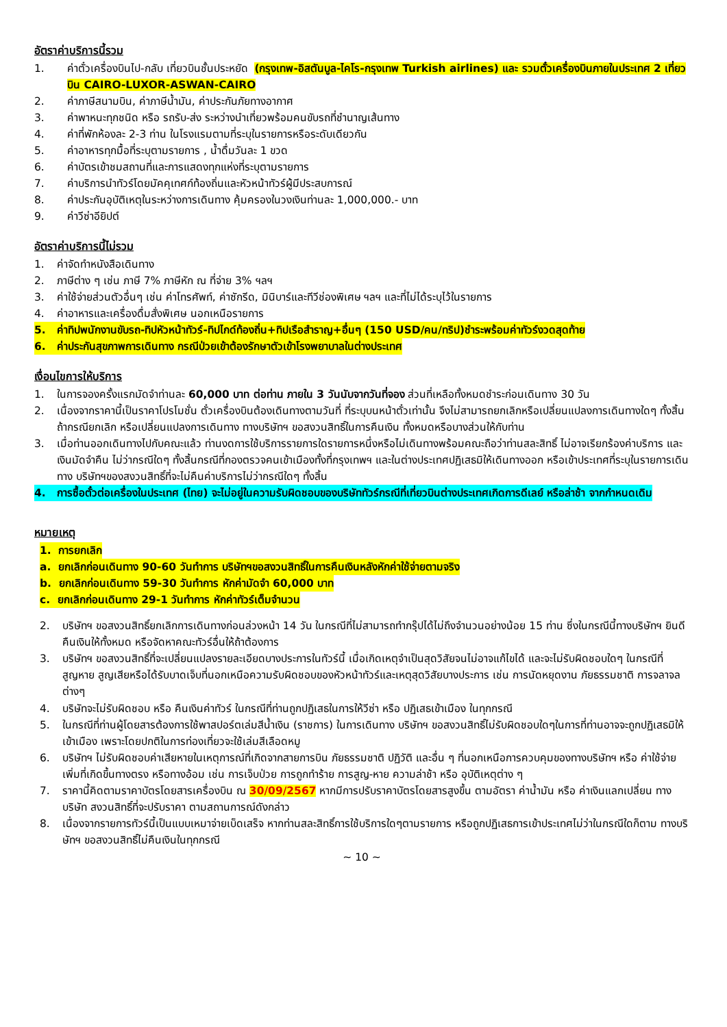อัตราค่าบริการนี้รวม
1. ค่าตั๋วเครื่องบินไป-กลับ เที่ยวบินชั้นประหยัด (กรุงเทพ-อิสตันบูล-ไคโร-กรุงเทพ Turkish airlines) และ รวมตั๋วเครื่องบินภายในประเทศ 2 เที่ยวบิน CAIRO-LUXOR-ASWAN-CAIRO
2. ค่าภาษีสนามบิน, ค่าภาษีน้ำมัน, ค่าประกันภัยทางอากาศ
3. ค่าพาหนะทุกชนิด หรือ รถรับ-ส่ง ระหว่างนำเที่ยวพร้อมคนขับรถที่ชำนาญเส้นทาง
4. ค่าที่พักห้องละ 2-3 ท่าน ในโรงแรมตามที่ระบุในรายการหรือระดับเดียวกัน
5. ค่าอาหารทุกมื้อที่ระบุตามรายการ , น้ำดื่มวันละ 1 ขวด
6. ค่าบัตรเข้าชมสถานที่และการแสดงทุกแห่งที่ระบุตามรายการ
7. ค่าบริการนำทัวร์โดยมัคคุเทศก์ท้องถิ่นและหัวหน้าทัวร์ผู้มีประสบการณ์
8. ค่าประกันอุบัติเหตุในระหว่างการเดินทาง คุ้มครองในวงเงินท่านละ 1,000,000.- บาท
9. ค่าวีซ่าอียิปต์
อัตราค่าบริการนี้ไม่รวม
1. ค่าจัดทำหนังสือเดินทาง
2. ภาษีต่าง ๆ เช่น ภาษี 7% ภาษีหัก ณ ที่จ่าย 3% ฯลฯ
3. ค่าใช้จ่ายส่วนตัวอื่นๆ เช่น ค่าโทรศัพท์, ค่าซักรีด, มินิบาร์และทีวีช่องพิเศษ ฯลฯ และที่ไม่ได้ระบุไว้ในรายการ
4. ค่าอาหารและเครื่องดื่มสั่งพิเศษ นอกเหนือรายการ
5. ค่าทิปพนักงานขับรถ-ทิปหัวหน้าทัวร์-ทิปไกด์ท้องถิ่น+ทิปเรือสำราญ+อื่นๆ (150 USD/คน/ทริป)ชำระพร้อมค่าทัวร์งวดสุดท้าย
6. ค่าประกันสุขภาพการเดินทาง กรณีป่วยเข้าต้องรักษาตัวเข้าโรงพยาบาลในต่างประเทศ
เงื่อนไขการให้บริการ
1. ในการจองครั้งแรกมัดจำท่านละ 60,000 บาท ต่อท่าน ภายใน 3 วันนับจากวันที่จอง ส่วนที่เหลือทั้งหมดชำระก่อนเดินทาง 30 วัน
2. เนื่องจากราคานี้เป็นราคาโปรโมชั่น ตั๋วเครื่องบินต้องเดินทางตามวันที่ ที่ระบุบนหน้าตั๋วเท่านั้น จึงไม่สามารถยกเลิกหรือเปลี่ยนแปลงการเดินทางใดๆ ทั้งสิ้น ถ้ากรณียกเลิก หรือเปลี่ยนแปลงการเดินทาง ทางบริษัทฯ ขอสงวนสิทธิ์ในการคืนเงิน ทั้งหมดหรือบางส่วนให้กับท่าน
3. เมื่อท่านออกเดินทางไปกับคณะแล้ว ท่านงดการใช้บริการรายการใดรายการหนึ่งหรือไม่เดินทางพร้อมคณะถือว่าท่านสละสิทธิ์ ไม่อาจเรียกร้องค่าบริการ และเงินมัดจำคืน ไม่ว่ากรณีใดๆ ทั้งสิ้นกรณีที่กองตรวจคนเข้าเมืองทั้งที่กรุงเทพฯ และในต่างประเทศปฏิเสธมิให้เดินทางออก หรือเข้าประเทศที่ระบุในรายการเดินทาง บริษัทฯของสงวนสิทธิ์ที่จะไม่คืนค่าบริการไม่ว่ากรณีใดๆ ทั้งสิ้น
4. การซื้อตั๋วต่อเครื่องในประเทศ (ไทย) จะไม่อยู่ในความรับผิดชอบของบริษัททัวร์กรณีที่เที่ยวบินต่างประเทศเกิดการดีเลย์ หรือล่าช้า จากกำหนดเดิม
หมายเหตุ
1. การยกเลิก
a. ยกเลิกก่อนเดินทาง 90-60 วันทำการ บริษัทฯขอสงวนสิทธิ์ในการคืนเงินหลังหักค่าใช้จ่ายตามจริง
b. ยกเลิกก่อนเดินทาง 59-30 วันทำการ หักค่ามัดจำ 60,000 บาท
c. ยกเลิกก่อนเดินทาง 29-1 วันทำการ หักค่าทัวร์เต็มจำนวน
2. บริษัทฯ ขอสงวนสิทธิ์ยกเลิกการเดินทางก่อนล่วงหน้า 14 วัน ในกรณีที่ไม่สามารถทำกรุ๊ปได้ไม่ถึงจำนวนอย่างน้อย 15 ท่าน ซึ่งในกรณีนี้ทางบริษัทฯ ยินดีคืนเงินให้ทั้งหมด หรือจัดหาคณะทัวร์อื่นให้ถ้าต้องการ
3. บริษัทฯ ขอสงวนสิทธิ์ที่จะเปลี่ยนแปลงรายละเอียดบางประการในทัวร์นี้ เมื่อเกิดเหตุจำเป็นสุดวิสัยจนไม่อาจแก้ไขได้ และจะไม่รับผิดชอบใดๆ ในกรณีที่สูญหาย สูญเสียหรือได้รับบาดเจ็บที่นอกเหนือความรับผิดชอบของหัวหน้าทัวร์และเหตุสุดวิสัยบางประการ เช่น การนัดหยุดงาน ภัยธรรมชาติ การจลาจล ต่างๆ
4. บริษัทจะไม่รับผิดชอบ หรือ คืนเงินค่าทัวร์ ในกรณีที่ท่านถูกปฏิเสธในการให้วีซ่า หรือ ปฏิเสธเข้าเมือง ในทุกกรณี
5. ในกรณีที่ท่านผู้โดยสารต้องการใช้พาสปอร์ตเล่มสีน้ำเงิน (ราชการ) ในการเดินทาง บริษัทฯ ขอสงวนสิทธิ์ไม่รับผิดชอบใดๆในการที่ท่านอาจจะถูกปฏิเสธมิให้เข้าเมือง เพราะโดยปกติในการท่องเที่ยวจะใช้เล่มสีเลือดหมู
6. บริษัทฯ ไม่รับผิดชอบค่าเสียหายในเหตุการณ์ที่เกิดจากสายการบิน ภัยธรรมชาติ ปฏิวัติ และอื่น ๆ ที่นอกเหนือการควบคุมของทางบริษัทฯ หรือ ค่าใช้จ่ายเพิ่มที่เกิดขึ้นทางตรง หรือทางอ้อม เช่น การเจ็บป่วย การถูกทำร้าย การสูญ-หาย ความล่าช้า หรือ อุบัติเหตุต่าง ๆ
7. ราคานี้คิดตามราคาบัตรโดยสารเครื่องบิน ณ 30/09/2567 หากมีการปรับราคาบัตรโดยสารสูงขึ้น ตามอัตรา ค่าน้ำมัน หรือ ค่าเงินแลกเปลี่ยน ทางบริษัท สงวนสิทธิ์ที่จะปรับราคา ตามสถานการณ์ดังกล่าว
8. เนื่องจากรายการทัวร์นี้เป็นแบบเหมาจ่ายเบ็ดเสร็จ หากท่านสละสิทธิ์การใช้บริการใดๆตามรายการ หรือถูกปฏิเสธการเข้าประเทศไม่ว่าในกรณีใดก็ตาม ทางบริษัทฯ ขอสงวนสิทธิ์ไม่คืนเงินในทุกกรณี
~ 10 ~